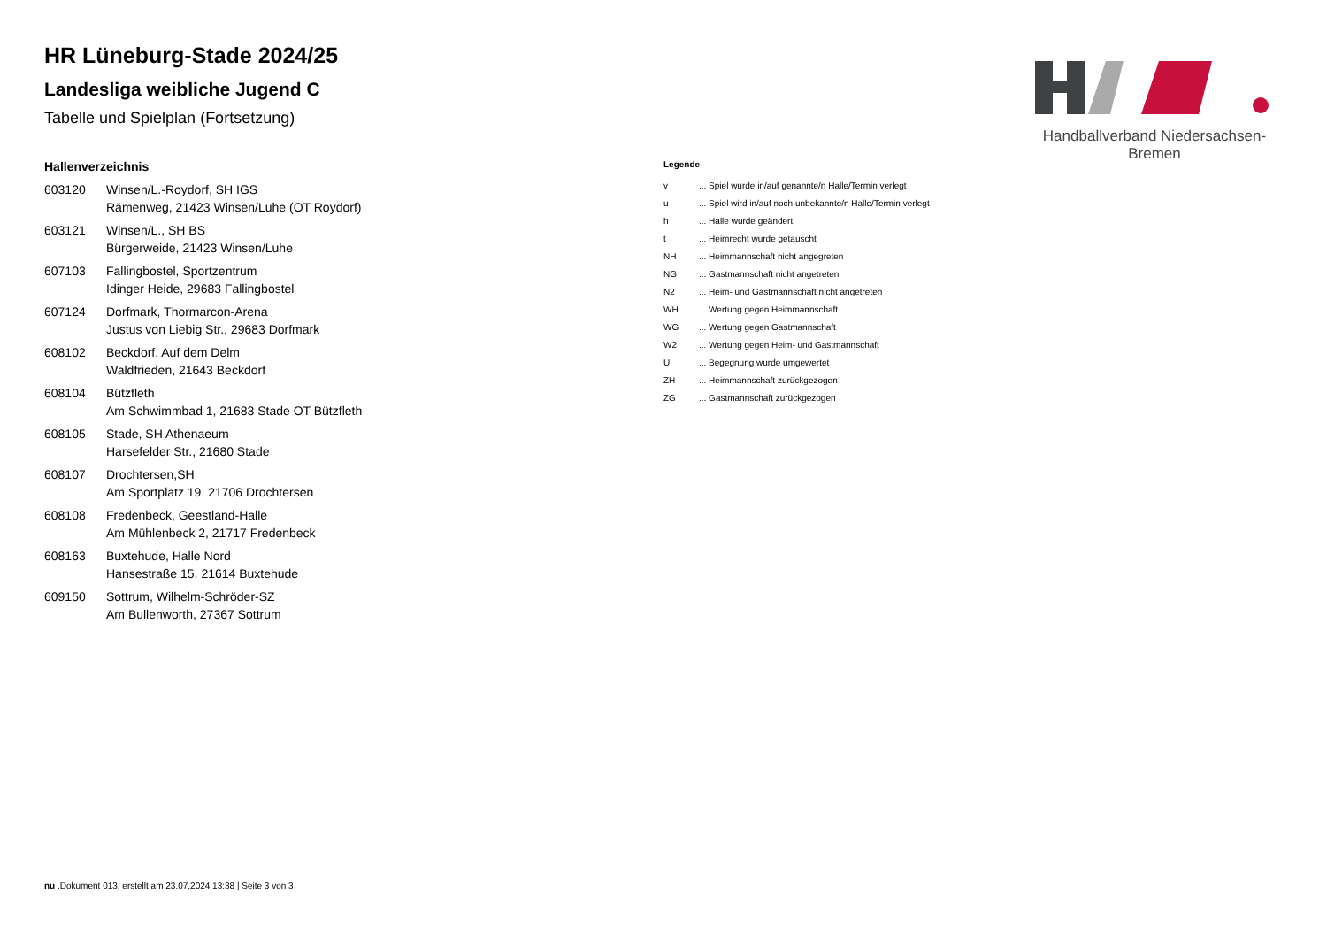Handballverband Niedersachsen-Bremen
HR Lüneburg-Stade 2024/25
Landesliga weibliche Jugend C
Tabelle und Spielplan (Fortsetzung)
Hallenverzeichnis
| 603120 | Winsen/L.-Roydorf, SH IGS Rämenweg, 21423 Winsen/Luhe (OT Roydorf) |
| 603121 | Winsen/L., SH BS Bürgerweide, 21423 Winsen/Luhe |
| 607103 | Fallingbostel, Sportzentrum Idinger Heide, 29683 Fallingbostel |
| 607124 | Dorfmark, Thormarcon-Arena Justus von Liebig Str., 29683 Dorfmark |
| 608102 | Beckdorf, Auf dem Delm Waldfrieden, 21643 Beckdorf |
| 608104 | Bützfleth Am Schwimmbad 1, 21683 Stade OT Bützfleth |
| 608105 | Stade, SH Athenaeum Harsefelder Str., 21680 Stade |
| 608107 | Drochtersen,SH Am Sportplatz 19, 21706 Drochtersen |
| 608108 | Fredenbeck, Geestland-Halle Am Mühlenbeck 2, 21717 Fredenbeck |
| 608163 | Buxtehude, Halle Nord Hansestraße 15, 21614 Buxtehude |
| 609150 | Sottrum, Wilhelm-Schröder-SZ Am Bullenworth, 27367 Sottrum |
Legende
| v | ... Spiel wurde in/auf genannte/n Halle/Termin verlegt |
| u | ... Spiel wird in/auf noch unbekannte/n Halle/Termin verlegt |
| h | ... Halle wurde geändert |
| t | ... Heimrecht wurde getauscht |
| NH | ... Heimmannschaft nicht angegreten |
| NG | ... Gastmannschaft nicht angetreten |
| N2 | ... Heim- und Gastmannschaft nicht angetreten |
| WH | ... Wertung gegen Heimmannschaft |
| WG | ... Wertung gegen Gastmannschaft |
| W2 | ... Wertung gegen Heim- und Gastmannschaft |
| U | ... Begegnung wurde umgewertet |
| ZH | ... Heimmannschaft zurückgezogen |
| ZG | ... Gastmannschaft zurückgezogen |
nu .Dokument 013, erstellt am 23.07.2024 13:38 | Seite 3 von 3